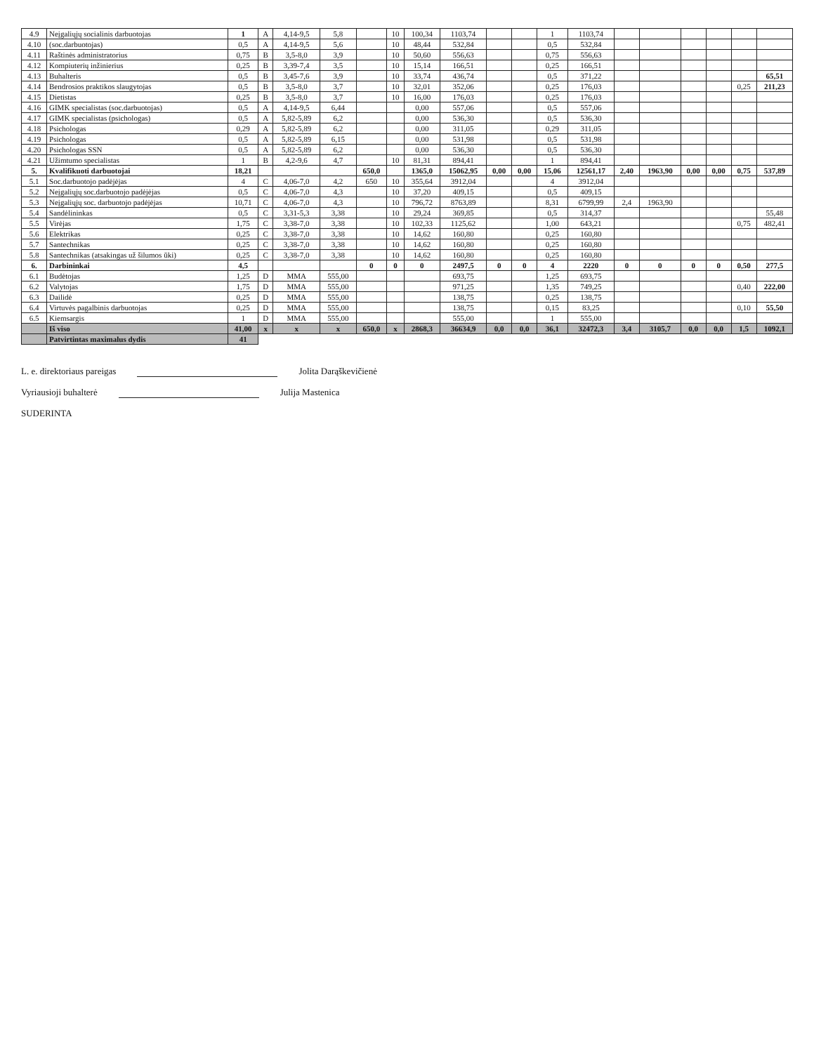| 4.9 | Neįgaliųjų socialinis darbuotojas | 1 | A | 4,14-9,5 | 5,8 | | 10 | 100,34 | 1103,74 | | | 1 | 1103,74 | | | | | | |
| 4.10 | (soc.darbuotojas) | 0,5 | A | 4,14-9,5 | 5,6 | | 10 | 48,44 | 532,84 | | | 0,5 | 532,84 | | | | | | |
| 4.11 | Raštinės administratorius | 0,75 | B | 3,5-8,0 | 3,9 | | 10 | 50,60 | 556,63 | | | 0,75 | 556,63 | | | | | | |
| 4.12 | Kompiuterių inžinierius | 0,25 | B | 3,39-7,4 | 3,5 | | 10 | 15,14 | 166,51 | | | 0,25 | 166,51 | | | | | | |
| 4.13 | Buhalteris | 0,5 | B | 3,45-7,6 | 3,9 | | 10 | 33,74 | 436,74 | | | 0,5 | 371,22 | | | | | | 65,51 |
| 4.14 | Bendrosios praktikos slaugytojas | 0,5 | B | 3,5-8,0 | 3,7 | | 10 | 32,01 | 352,06 | | | 0,25 | 176,03 | | | | | 0,25 | 211,23 |
| 4.15 | Dietistas | 0,25 | B | 3,5-8,0 | 3,7 | | 10 | 16,00 | 176,03 | | | 0,25 | 176,03 | | | | | | |
| 4.16 | GIMK specialistas (soc.darbuotojas) | 0,5 | A | 4,14-9,5 | 6,44 | | | 0,00 | 557,06 | | | 0,5 | 557,06 | | | | | | |
| 4.17 | GIMK specialistas (psichologas) | 0,5 | A | 5,82-5,89 | 6,2 | | | 0,00 | 536,30 | | | 0,5 | 536,30 | | | | | | |
| 4.18 | Psichologas | 0,29 | A | 5,82-5,89 | 6,2 | | | 0,00 | 311,05 | | | 0,29 | 311,05 | | | | | | |
| 4.19 | Psichologas | 0,5 | A | 5,82-5,89 | 6,15 | | | 0,00 | 531,98 | | | 0,5 | 531,98 | | | | | | |
| 4.20 | Psichologas SSN | 0,5 | A | 5,82-5,89 | 6,2 | | | 0,00 | 536,30 | | | 0,5 | 536,30 | | | | | | |
| 4.21 | Užimtumo specialistas | 1 | B | 4,2-9,6 | 4,7 | | 10 | 81,31 | 894,41 | | | 1 | 894,41 | | | | | | |
| 5. | Kvalifikuoti darbuotojai | 18,21 | | | | 650,0 | | 1365,0 | 15062,95 | 0,00 | 0,00 | 15,06 | 12561,17 | 2,40 | 1963,90 | 0,00 | 0,00 | 0,75 | 537,89 |
| 5.1 | Soc.darbuotojo padėjėjas | 4 | C | 4,06-7,0 | 4,2 | 650 | 10 | 355,64 | 3912,04 | | | 4 | 3912,04 | | | | | | |
| 5.2 | Neįgaliųjų soc.darbuotojo padėjėjas | 0,5 | C | 4,06-7,0 | 4,3 | | 10 | 37,20 | 409,15 | | | 0,5 | 409,15 | | | | | | |
| 5.3 | Neįgaliųjų soc. darbuotojo padėjėjas | 10,71 | C | 4,06-7,0 | 4,3 | | 10 | 796,72 | 8763,89 | | | 8,31 | 6799,99 | 2,4 | 1963,90 | | | | |
| 5.4 | Sandėlininkas | 0,5 | C | 3,31-5,3 | 3,38 | | 10 | 29,24 | 369,85 | | | 0,5 | 314,37 | | | | | | 55,48 |
| 5.5 | Virėjas | 1,75 | C | 3,38-7,0 | 3,38 | | 10 | 102,33 | 1125,62 | | | 1,00 | 643,21 | | | | | 0,75 | 482,41 |
| 5.6 | Elektrikas | 0,25 | C | 3,38-7,0 | 3,38 | | 10 | 14,62 | 160,80 | | | 0,25 | 160,80 | | | | | | |
| 5.7 | Santechnikas | 0,25 | C | 3,38-7,0 | 3,38 | | 10 | 14,62 | 160,80 | | | 0,25 | 160,80 | | | | | | |
| 5.8 | Santechnikas (atsakingas už šilumos ūki) | 0,25 | C | 3,38-7,0 | 3,38 | | 10 | 14,62 | 160,80 | | | 0,25 | 160,80 | | | | | | |
| 6. | Darbininkai | 4,5 | | | | 0 | 0 | 0 | 2497,5 | 0 | 0 | 4 | 2220 | 0 | 0 | 0 | 0 | 0,50 | 277,5 |
| 6.1 | Budėtojas | 1,25 | D | MMA | 555,00 | | | | 693,75 | | | 1,25 | 693,75 | | | | | | |
| 6.2 | Valytojas | 1,75 | D | MMA | 555,00 | | | | 971,25 | | | 1,35 | 749,25 | | | | | 0,40 | 222,00 |
| 6.3 | Dailidė | 0,25 | D | MMA | 555,00 | | | | 138,75 | | | 0,25 | 138,75 | | | | | | |
| 6.4 | Virtuvės pagalbinis darbuotojas | 0,25 | D | MMA | 555,00 | | | | 138,75 | | | 0,15 | 83,25 | | | | | 0,10 | 55,50 |
| 6.5 | Kiemsargis | 1 | D | MMA | 555,00 | | | | 555,00 | | | 1 | 555,00 | | | | | | |
| | Iš viso | 41,00 | x | x | x | 650,0 | x | 2868,3 | 36634,9 | 0,0 | 0,0 | 36,1 | 32472,3 | 3,4 | 3105,7 | 0,0 | 0,0 | 1,5 | 1092,1 |
| | Patvirtintas maximalus dydis | 41 | | | | | | | | | | | | | | | | | |
L. e. direktoriaus pareigas Jolita Darąškevičienė
Vyriausioji buhalterė Julija Mastenica
SUDERINTA